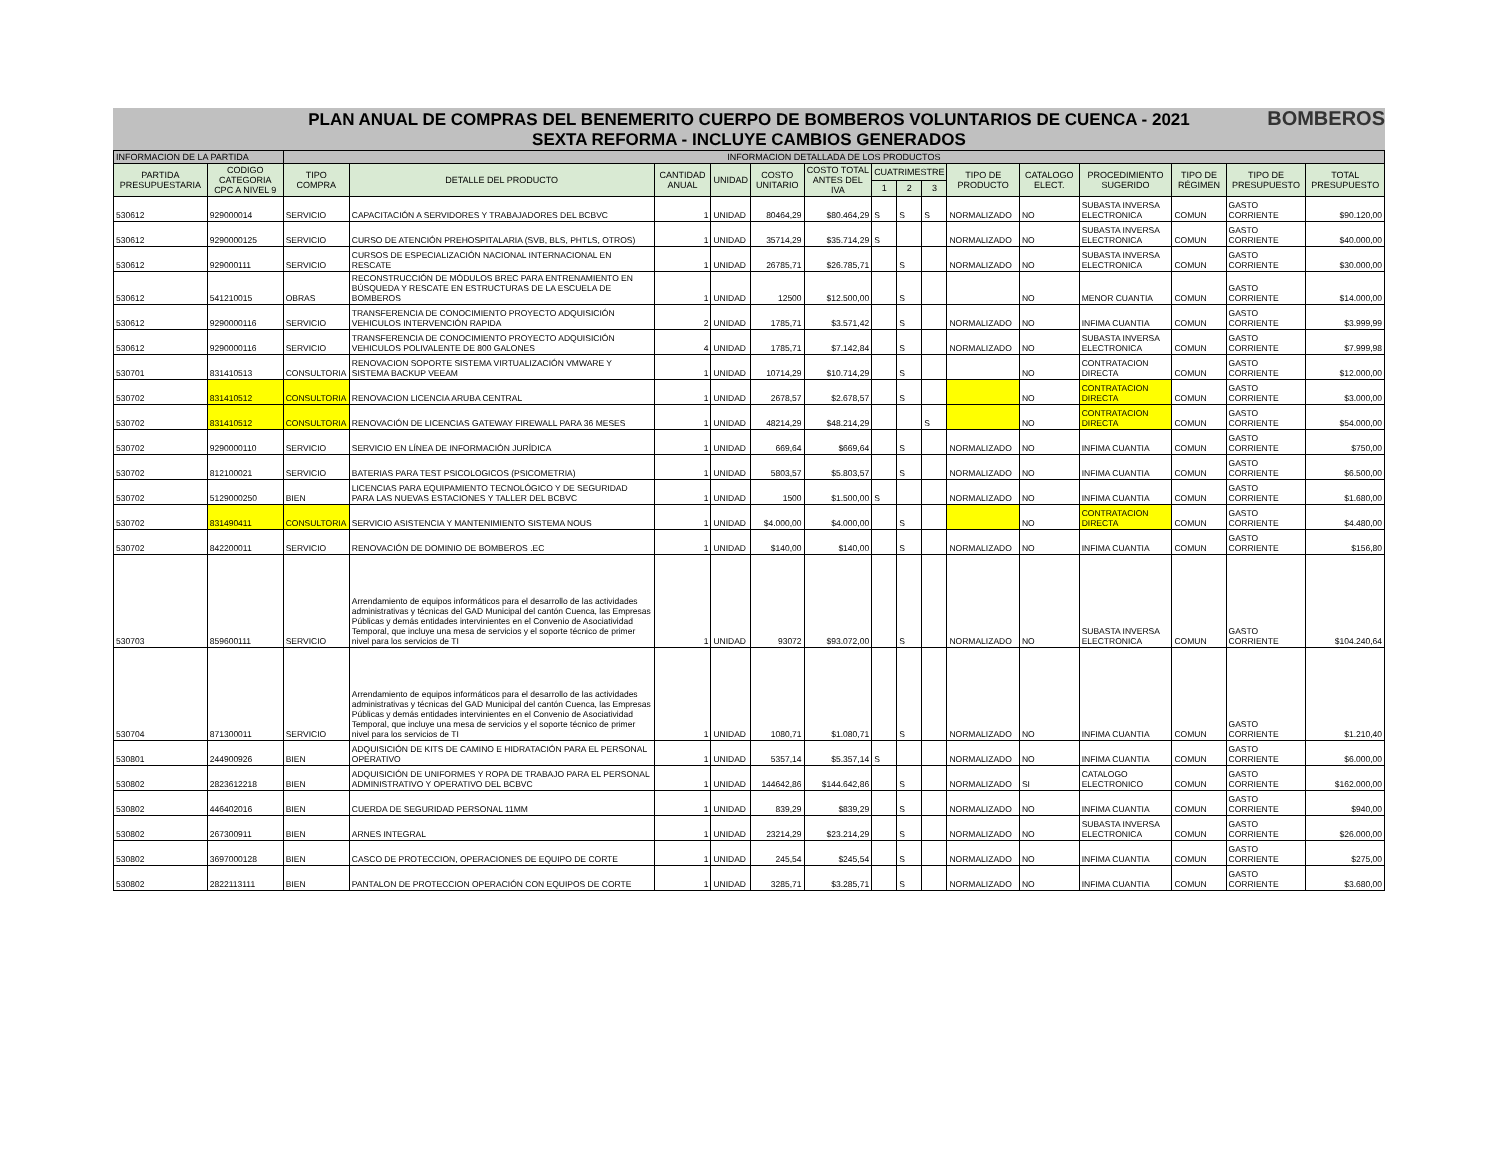PLAN ANUAL DE COMPRAS DEL BENEMERITO CUERPO DE BOMBEROS VOLUNTARIOS DE CUENCA - 2021
SEXTA REFORMA - INCLUYE CAMBIOS GENERADOS
BOMBEROS
| INFORMACION DE LA PARTIDA | | INFORMACION DETALLADA DE LOS PRODUCTOS | | | | | | | | | | | | | | |
| PARTIDA PRESUPUESTARIA | CODIGO CATEGORIA CPC A NIVEL 9 | TIPO COMPRA | DETALLE DEL PRODUCTO | CANTIDAD ANUAL | UNIDAD | COSTO UNITARIO | COSTO TOTAL ANTES DEL IVA | CUATRIMESTRE | | | TIPO DE PRODUCTO | CATALOGO ELECT. | PROCEDIMIENTO SUGERIDO | TIPO DE RÉGIMEN | TIPO DE PRESUPUESTO | TOTAL PRESUPUESTO |
| | | | | | | | | 1 | 2 | 3 | | | | | | |
| 530612 | 929000014 | SERVICIO | CAPACITACIÓN A SERVIDORES Y TRABAJADORES DEL BCBVC | 1 | UNIDAD | 80464,29 | $80.464,29 | S | S | S | NORMALIZADO | NO | SUBASTA INVERSA ELECTRONICA | COMUN | GASTO CORRIENTE | $90.120,00 |
| 530612 | 9290000125 | SERVICIO | CURSO DE ATENCIÓN PREHOSPITALARIA (SVB, BLS, PHTLS, OTROS) | 1 | UNIDAD | 35714,29 | $35.714,29 | S | | | NORMALIZADO | NO | SUBASTA INVERSA ELECTRONICA | COMUN | GASTO CORRIENTE | $40.000,00 |
| 530612 | 929000111 | SERVICIO | CURSOS DE ESPECIALIZACIÓN NACIONAL INTERNACIONAL EN RESCATE | 1 | UNIDAD | 26785,71 | $26.785,71 | | S | | NORMALIZADO | NO | SUBASTA INVERSA ELECTRONICA | COMUN | GASTO CORRIENTE | $30.000,00 |
| 530612 | 541210015 | OBRAS | RECONSTRUCCIÓN DE MÓDULOS BREC PARA ENTRENAMIENTO EN BÚSQUEDA Y RESCATE EN ESTRUCTURAS DE LA ESCUELA DE BOMBEROS | 1 | UNIDAD | 12500 | $12.500,00 | | S | | | NO | MENOR CUANTIA | COMUN | GASTO CORRIENTE | $14.000,00 |
| 530612 | 9290000116 | SERVICIO | TRANSFERENCIA DE CONOCIMIENTO PROYECTO ADQUISICIÓN VEHICULOS INTERVENCIÓN RAPIDA | 2 | UNIDAD | 1785,71 | $3.571,42 | | S | | NORMALIZADO | NO | INFIMA CUANTIA | COMUN | GASTO CORRIENTE | $3.999,99 |
| 530612 | 9290000116 | SERVICIO | TRANSFERENCIA DE CONOCIMIENTO PROYECTO ADQUISICIÓN VEHICULOS POLIVALENTE DE 800 GALONES | 4 | UNIDAD | 1785,71 | $7.142,84 | | S | | NORMALIZADO | NO | SUBASTA INVERSA ELECTRONICA | COMUN | GASTO CORRIENTE | $7.999,98 |
| 530701 | 831410513 | CONSULTORIA | RENOVACION SOPORTE SISTEMA VIRTUALIZACIÓN VMWARE Y SISTEMA BACKUP VEEAM | 1 | UNIDAD | 10714,29 | $10.714,29 | | S | | | NO | CONTRATACION DIRECTA | COMUN | GASTO CORRIENTE | $12.000,00 |
| 530702 | 831410512 | CONSULTORIA | RENOVACION LICENCIA ARUBA CENTRAL | 1 | UNIDAD | 2678,57 | $2.678,57 | | S | | | NO | CONTRATACION DIRECTA | COMUN | GASTO CORRIENTE | $3.000,00 |
| 530702 | 831410512 | CONSULTORIA | RENOVACIÓN DE LICENCIAS GATEWAY FIREWALL PARA 36 MESES | 1 | UNIDAD | 48214,29 | $48.214,29 | | | S | | NO | CONTRATACION DIRECTA | COMUN | GASTO CORRIENTE | $54.000,00 |
| 530702 | 9290000110 | SERVICIO | SERVICIO EN LÍNEA DE INFORMACIÓN JURÍDICA | 1 | UNIDAD | 669,64 | $669,64 | | S | | NORMALIZADO | NO | INFIMA CUANTIA | COMUN | GASTO CORRIENTE | $750,00 |
| 530702 | 812100021 | SERVICIO | BATERIAS PARA TEST PSICOLOGICOS (PSICOMETRIA) | 1 | UNIDAD | 5803,57 | $5.803,57 | | S | | NORMALIZADO | NO | INFIMA CUANTIA | COMUN | GASTO CORRIENTE | $6.500,00 |
| 530702 | 5129000250 | BIEN | LICENCIAS PARA EQUIPAMIENTO TECNOLÓGICO Y DE SEGURIDAD PARA LAS NUEVAS ESTACIONES Y TALLER DEL BCBVC | 1 | UNIDAD | 1500 | $1.500,00 | S | | | NORMALIZADO | NO | INFIMA CUANTIA | COMUN | GASTO CORRIENTE | $1.680,00 |
| 530702 | 831490411 | CONSULTORIA | SERVICIO ASISTENCIA Y MANTENIMIENTO SISTEMA NOUS | 1 | UNIDAD | $4.000,00 | $4.000,00 | | S | | | NO | CONTRATACION DIRECTA | COMUN | GASTO CORRIENTE | $4.480,00 |
| 530702 | 842200011 | SERVICIO | RENOVACIÓN DE DOMINIO DE BOMBEROS .EC | 1 | UNIDAD | $140,00 | $140,00 | | S | | NORMALIZADO | NO | INFIMA CUANTIA | COMUN | GASTO CORRIENTE | $156,80 |
| 530703 | 859600111 | SERVICIO | Arrendamiento de equipos informáticos para el desarrollo de las actividades administrativas y técnicas del GAD Municipal del cantón Cuenca, las Empresas Públicas y demás entidades intervinientes en el Convenio de Asociatividad Temporal, que incluye una mesa de servicios y el soporte técnico de primer nivel para los servicios de TI | 1 | UNIDAD | 93072 | $93.072,00 | | S | | NORMALIZADO | NO | SUBASTA INVERSA ELECTRONICA | COMUN | GASTO CORRIENTE | $104.240,64 |
| 530704 | 871300011 | SERVICIO | Arrendamiento de equipos informáticos para el desarrollo de las actividades administrativas y técnicas del GAD Municipal del cantón Cuenca, las Empresas Públicas y demás entidades intervinientes en el Convenio de Asociatividad Temporal, que incluye una mesa de servicios y el soporte técnico de primer nivel para los servicios de TI | 1 | UNIDAD | 1080,71 | $1.080,71 | | S | | NORMALIZADO | NO | INFIMA CUANTIA | COMUN | GASTO CORRIENTE | $1.210,40 |
| 530801 | 244900926 | BIEN | ADQUISICIÓN DE KITS DE CAMINO E HIDRATACIÓN PARA EL PERSONAL OPERATIVO | 1 | UNIDAD | 5357,14 | $5.357,14 | S | | | NORMALIZADO | NO | INFIMA CUANTIA | COMUN | GASTO CORRIENTE | $6.000,00 |
| 530802 | 2823612218 | BIEN | ADQUISICIÓN DE UNIFORMES Y ROPA DE TRABAJO PARA EL PERSONAL ADMINISTRATIVO Y OPERATIVO DEL BCBVC | 1 | UNIDAD | 144642,86 | $144.642,86 | | S | | NORMALIZADO | SI | CATALOGO ELECTRONICO | COMUN | GASTO CORRIENTE | $162.000,00 |
| 530802 | 446402016 | BIEN | CUERDA DE SEGURIDAD PERSONAL 11MM | 1 | UNIDAD | 839,29 | $839,29 | | S | | NORMALIZADO | NO | INFIMA CUANTIA | COMUN | GASTO CORRIENTE | $940,00 |
| 530802 | 267300911 | BIEN | ARNES INTEGRAL | 1 | UNIDAD | 23214,29 | $23.214,29 | | S | | NORMALIZADO | NO | SUBASTA INVERSA ELECTRONICA | COMUN | GASTO CORRIENTE | $26.000,00 |
| 530802 | 3697000128 | BIEN | CASCO DE PROTECCION, OPERACIONES DE EQUIPO DE CORTE | 1 | UNIDAD | 245,54 | $245,54 | | S | | NORMALIZADO | NO | INFIMA CUANTIA | COMUN | GASTO CORRIENTE | $275,00 |
| 530802 | 2822113111 | BIEN | PANTALON DE PROTECCION OPERACIÓN CON EQUIPOS DE CORTE | 1 | UNIDAD | 3285,71 | $3.285,71 | | S | | NORMALIZADO | NO | INFIMA CUANTIA | COMUN | GASTO CORRIENTE | $3.680,00 |